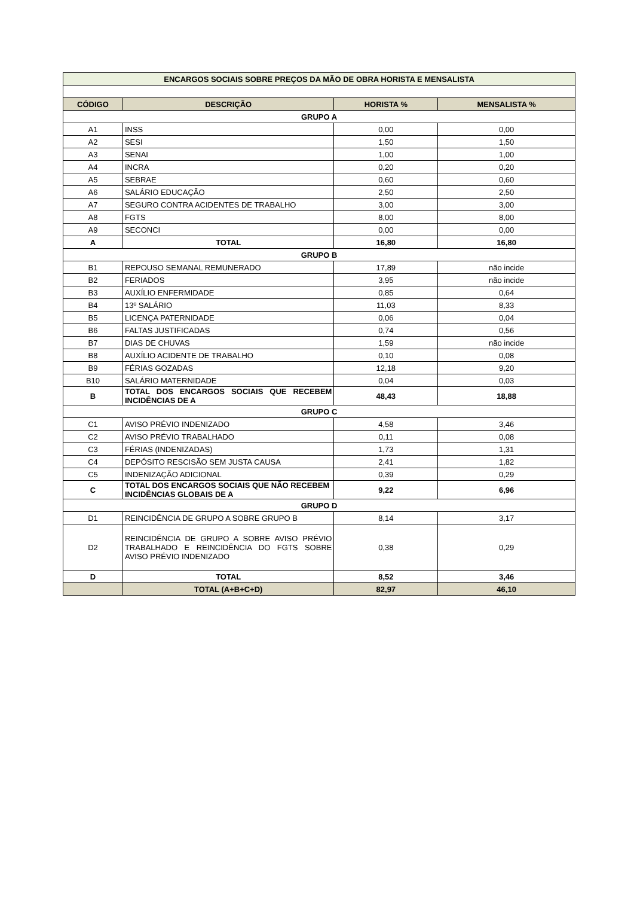| ENCARGOS SOCIAIS SOBRE PREÇOS DA MÃO DE OBRA HORISTA E MENSALISTA | | | |
| CÓDIGO | DESCRIÇÃO | HORISTA % | MENSALISTA % |
| GRUPO A | | | |
| A1 | INSS | 0,00 | 0,00 |
| A2 | SESI | 1,50 | 1,50 |
| A3 | SENAI | 1,00 | 1,00 |
| A4 | INCRA | 0,20 | 0,20 |
| A5 | SEBRAE | 0,60 | 0,60 |
| A6 | SALÁRIO EDUCAÇÃO | 2,50 | 2,50 |
| A7 | SEGURO CONTRA ACIDENTES DE TRABALHO | 3,00 | 3,00 |
| A8 | FGTS | 8,00 | 8,00 |
| A9 | SECONCI | 0,00 | 0,00 |
| A | TOTAL | 16,80 | 16,80 |
| GRUPO B | | | |
| B1 | REPOUSO SEMANAL REMUNERADO | 17,89 | não incide |
| B2 | FERIADOS | 3,95 | não incide |
| B3 | AUXÍLIO ENFERMIDADE | 0,85 | 0,64 |
| B4 | 13º SALÁRIO | 11,03 | 8,33 |
| B5 | LICENÇA PATERNIDADE | 0,06 | 0,04 |
| B6 | FALTAS JUSTIFICADAS | 0,74 | 0,56 |
| B7 | DIAS DE CHUVAS | 1,59 | não incide |
| B8 | AUXÍLIO ACIDENTE DE TRABALHO | 0,10 | 0,08 |
| B9 | FÉRIAS GOZADAS | 12,18 | 9,20 |
| B10 | SALÁRIO MATERNIDADE | 0,04 | 0,03 |
| B | TOTAL DOS ENCARGOS SOCIAIS QUE RECEBEM INCIDÊNCIAS DE A | 48,43 | 18,88 |
| GRUPO C | | | |
| C1 | AVISO PRÉVIO INDENIZADO | 4,58 | 3,46 |
| C2 | AVISO PRÉVIO TRABALHADO | 0,11 | 0,08 |
| C3 | FÉRIAS (INDENIZADAS) | 1,73 | 1,31 |
| C4 | DEPÓSITO RESCISÃO SEM JUSTA CAUSA | 2,41 | 1,82 |
| C5 | INDENIZAÇÃO ADICIONAL | 0,39 | 0,29 |
| C | TOTAL DOS ENCARGOS SOCIAIS QUE NÃO RECEBEM INCIDÊNCIAS GLOBAIS DE A | 9,22 | 6,96 |
| GRUPO D | | | |
| D1 | REINCIDÊNCIA DE GRUPO A SOBRE GRUPO B | 8,14 | 3,17 |
| D2 | REINCIDÊNCIA DE GRUPO A SOBRE AVISO PRÉVIO TRABALHADO E REINCIDÊNCIA DO FGTS SOBRE AVISO PRÉVIO INDENIZADO | 0,38 | 0,29 |
| D | TOTAL | 8,52 | 3,46 |
| | TOTAL (A+B+C+D) | 82,97 | 46,10 |